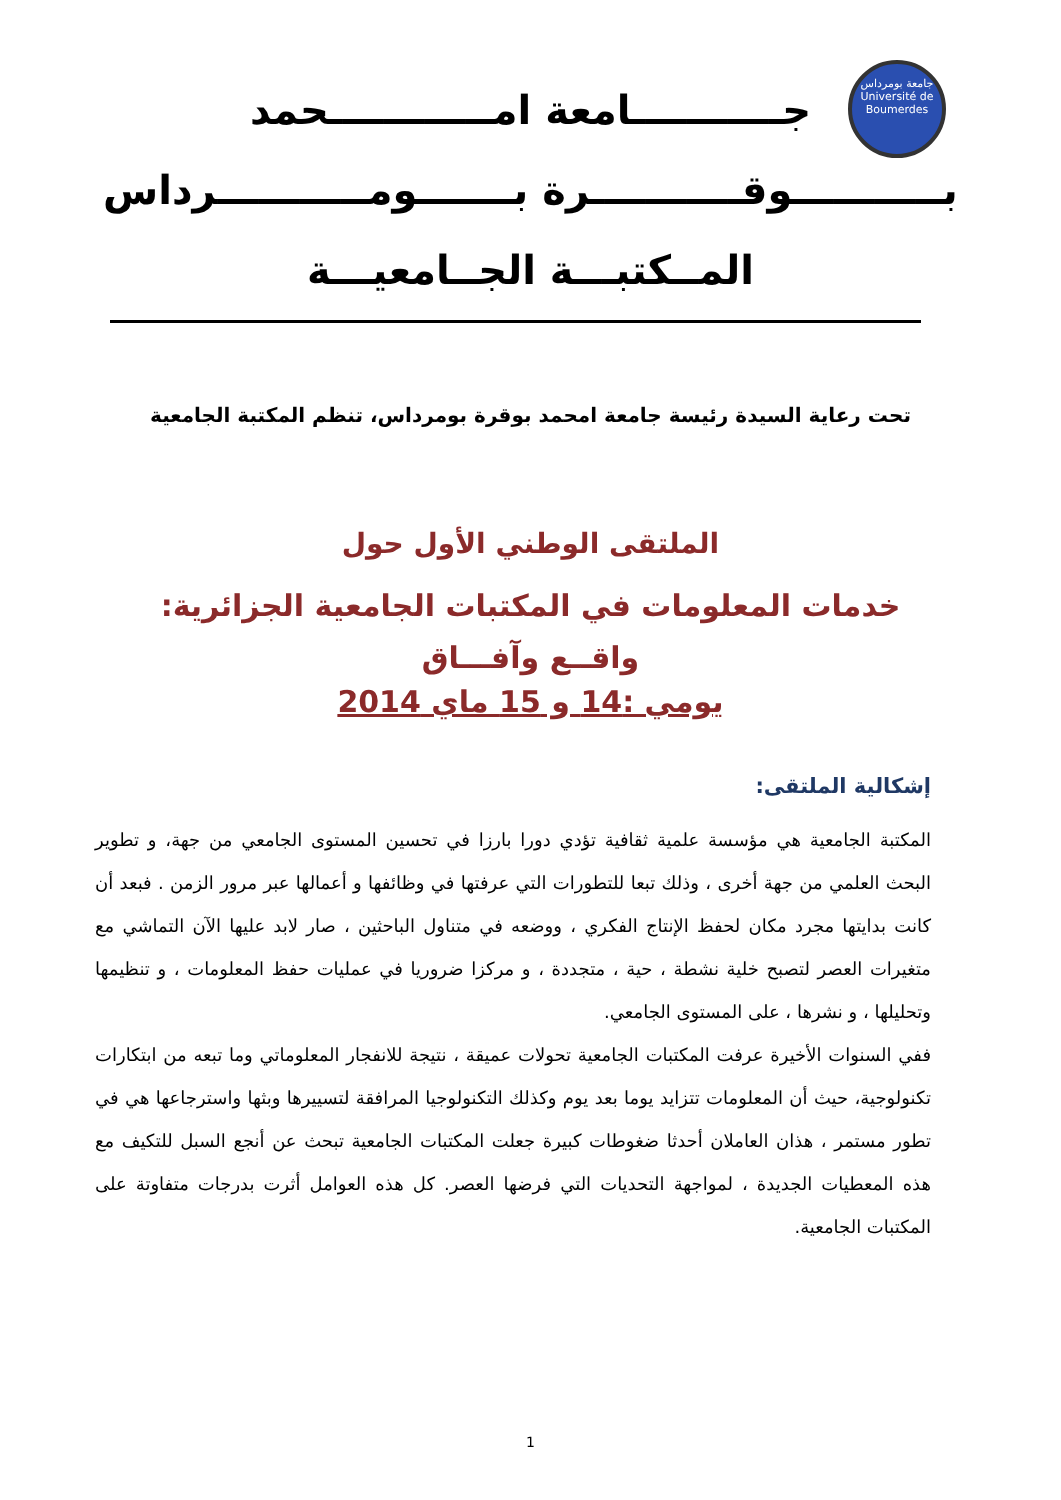جامعة بومرداس
Université de Boumerdes
جـــــــــــامعة امــــــــــــحمد
بـــــــــــوقـــــــــــرة بـــــــومـــــــــــرداس
المــكتبـــة الجــامعيـــة
تحت رعاية السيدة رئيسة جامعة امحمد بوقرة بومرداس، تنظم المكتبة الجامعية
الملتقى الوطني الأول حول
خدمات المعلومات في المكتبات الجامعية الجزائرية:
واقــع وآفـــاق
يومي :14 و 15 ماي 2014
إشكالية الملتقى:
المكتبة الجامعية هي مؤسسة علمية ثقافية تؤدي دورا بارزا في تحسين المستوى الجامعي من جهة، و تطوير البحث العلمي من جهة أخرى ، وذلك تبعا للتطورات التي عرفتها في وظائفها و أعمالها عبر مرور الزمن . فبعد أن كانت بدايتها مجرد مكان لحفظ الإنتاج الفكري ، ووضعه في متناول الباحثين ، صار لابد عليها الآن التماشي مع متغيرات العصر لتصبح خلية نشطة ، حية ، متجددة ، و مركزا ضروريا في عمليات حفظ المعلومات ، و تنظيمها وتحليلها ، و نشرها ، على المستوى الجامعي.
ففي السنوات الأخيرة عرفت المكتبات الجامعية تحولات عميقة ، نتيجة للانفجار المعلوماتي وما تبعه من ابتكارات تكنولوجية، حيث أن المعلومات تتزايد يوما بعد يوم وكذلك التكنولوجيا المرافقة لتسييرها وبثها واسترجاعها هي في تطور مستمر ، هذان العاملان أحدثا ضغوطات كبيرة جعلت المكتبات الجامعية تبحث عن أنجع السبل للتكيف مع هذه المعطيات الجديدة ، لمواجهة التحديات التي فرضها العصر. كل هذه العوامل أثرت بدرجات متفاوتة على المكتبات الجامعية.
1